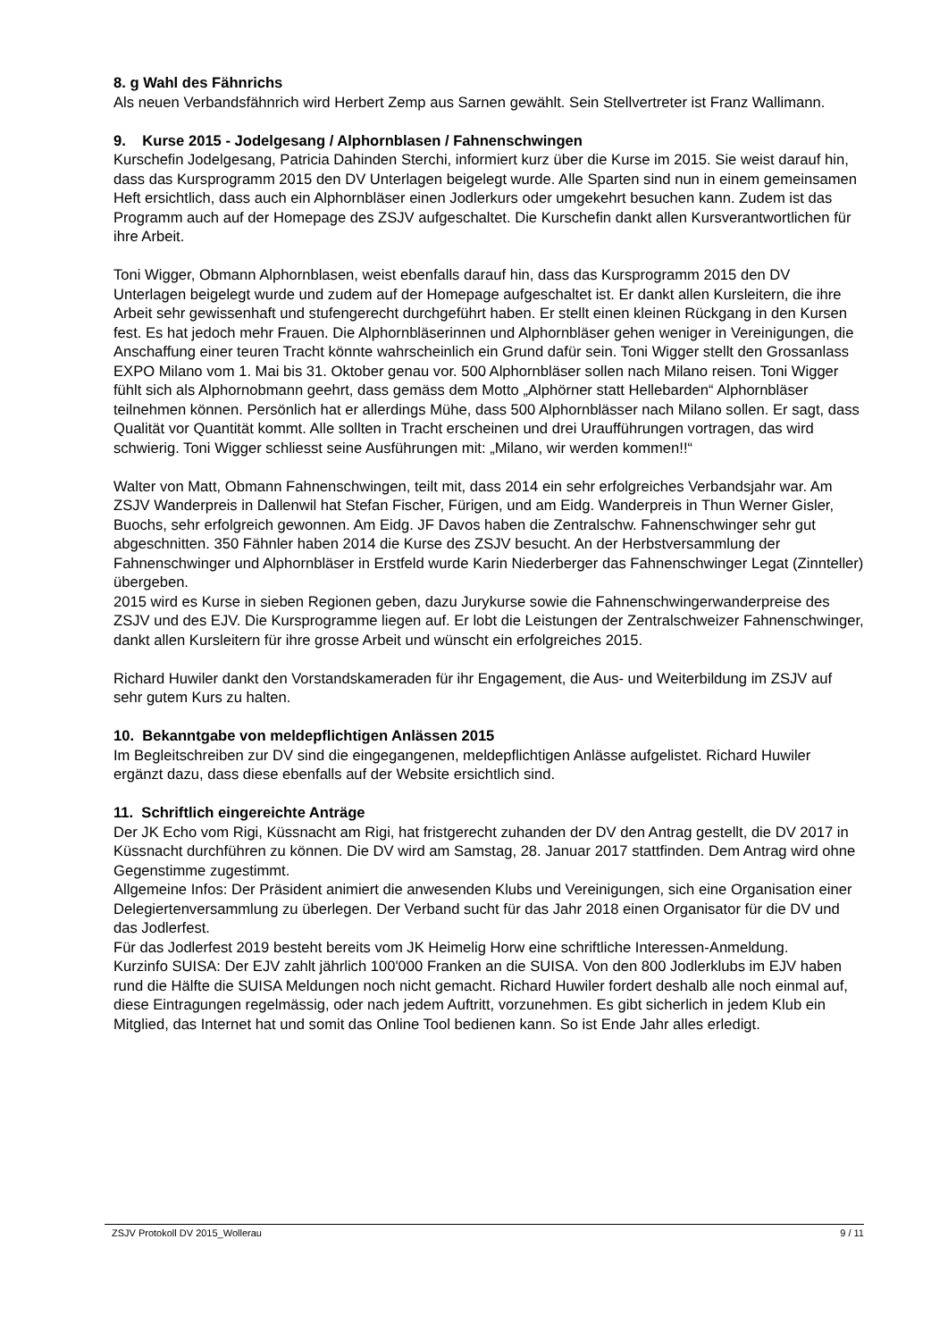8. g Wahl des Fähnrichs
Als neuen Verbandsfähnrich wird Herbert Zemp aus Sarnen gewählt. Sein Stellvertreter ist Franz Wallimann.
9. Kurse 2015 - Jodelgesang / Alphornblasen / Fahnenschwingen
Kurschefin Jodelgesang, Patricia Dahinden Sterchi, informiert kurz über die Kurse im 2015. Sie weist darauf hin, dass das Kursprogramm 2015 den DV Unterlagen beigelegt wurde. Alle Sparten sind nun in einem gemeinsamen Heft ersichtlich, dass auch ein Alphornbläser einen Jodlerkurs oder umgekehrt besuchen kann. Zudem ist das Programm auch auf der Homepage des ZSJV aufgeschaltet. Die Kurschefin dankt allen Kursverantwortlichen für ihre Arbeit.
Toni Wigger, Obmann Alphornblasen, weist ebenfalls darauf hin, dass das Kursprogramm 2015 den DV Unterlagen beigelegt wurde und zudem auf der Homepage aufgeschaltet ist. Er dankt allen Kursleitern, die ihre Arbeit sehr gewissenhaft und stufengerecht durchgeführt haben. Er stellt einen kleinen Rückgang in den Kursen fest. Es hat jedoch mehr Frauen. Die Alphornbläserinnen und Alphornbläser gehen weniger in Vereinigungen, die Anschaffung einer teuren Tracht könnte wahrscheinlich ein Grund dafür sein. Toni Wigger stellt den Grossanlass EXPO Milano vom 1. Mai bis 31. Oktober genau vor. 500 Alphornbläser sollen nach Milano reisen. Toni Wigger fühlt sich als Alphornobmann geehrt, dass gemäss dem Motto „Alphörner statt Hellebarden“ Alphornbläser teilnehmen können. Persönlich hat er allerdings Mühe, dass 500 Alphornblässer nach Milano sollen. Er sagt, dass Qualität vor Quantität kommt. Alle sollten in Tracht erscheinen und drei Uraufführungen vortragen, das wird schwierig. Toni Wigger schliesst seine Ausführungen mit: „Milano, wir werden kommen!!“
Walter von Matt, Obmann Fahnenschwingen, teilt mit, dass 2014 ein sehr erfolgreiches Verbandsjahr war. Am ZSJV Wanderpreis in Dallenwil hat Stefan Fischer, Fürigen, und am Eidg. Wanderpreis in Thun Werner Gisler, Buochs, sehr erfolgreich gewonnen. Am Eidg. JF Davos haben die Zentralschw. Fahnenschwinger sehr gut abgeschnitten. 350 Fähnler haben 2014 die Kurse des ZSJV besucht. An der Herbstversammlung der Fahnenschwinger und Alphornbläser in Erstfeld wurde Karin Niederberger das Fahnenschwinger Legat (Zinnteller) übergeben.
2015 wird es Kurse in sieben Regionen geben, dazu Jurykurse sowie die Fahnenschwingerwanderpreise des ZSJV und des EJV. Die Kursprogramme liegen auf. Er lobt die Leistungen der Zentralschweizer Fahnenschwinger, dankt allen Kursleitern für ihre grosse Arbeit und wünscht ein erfolgreiches 2015.
Richard Huwiler dankt den Vorstandskameraden für ihr Engagement, die Aus- und Weiterbildung im ZSJV auf sehr gutem Kurs zu halten.
10. Bekanntgabe von meldepflichtigen Anlässen 2015
Im Begleitschreiben zur DV sind die eingegangenen, meldepflichtigen Anlässe aufgelistet. Richard Huwiler ergänzt dazu, dass diese ebenfalls auf der Website ersichtlich sind.
11. Schriftlich eingereichte Anträge
Der JK Echo vom Rigi, Küssnacht am Rigi, hat fristgerecht zuhanden der DV den Antrag gestellt, die DV 2017 in Küssnacht durchführen zu können. Die DV wird am Samstag, 28. Januar 2017 stattfinden. Dem Antrag wird ohne Gegenstimme zugestimmt.
Allgemeine Infos: Der Präsident animiert die anwesenden Klubs und Vereinigungen, sich eine Organisation einer Delegiertenversammlung zu überlegen. Der Verband sucht für das Jahr 2018 einen Organisator für die DV und das Jodlerfest.
Für das Jodlerfest 2019 besteht bereits vom JK Heimelig Horw eine schriftliche Interessen-Anmeldung.
Kurzinfo SUISA: Der EJV zahlt jährlich 100'000 Franken an die SUISA. Von den 800 Jodlerklubs im EJV haben rund die Hälfte die SUISA Meldungen noch nicht gemacht. Richard Huwiler fordert deshalb alle noch einmal auf, diese Eintragungen regelmässig, oder nach jedem Auftritt, vorzunehmen. Es gibt sicherlich in jedem Klub ein Mitglied, das Internet hat und somit das Online Tool bedienen kann. So ist Ende Jahr alles erledigt.
ZSJV Protokoll DV 2015_Wollerau 9 / 11